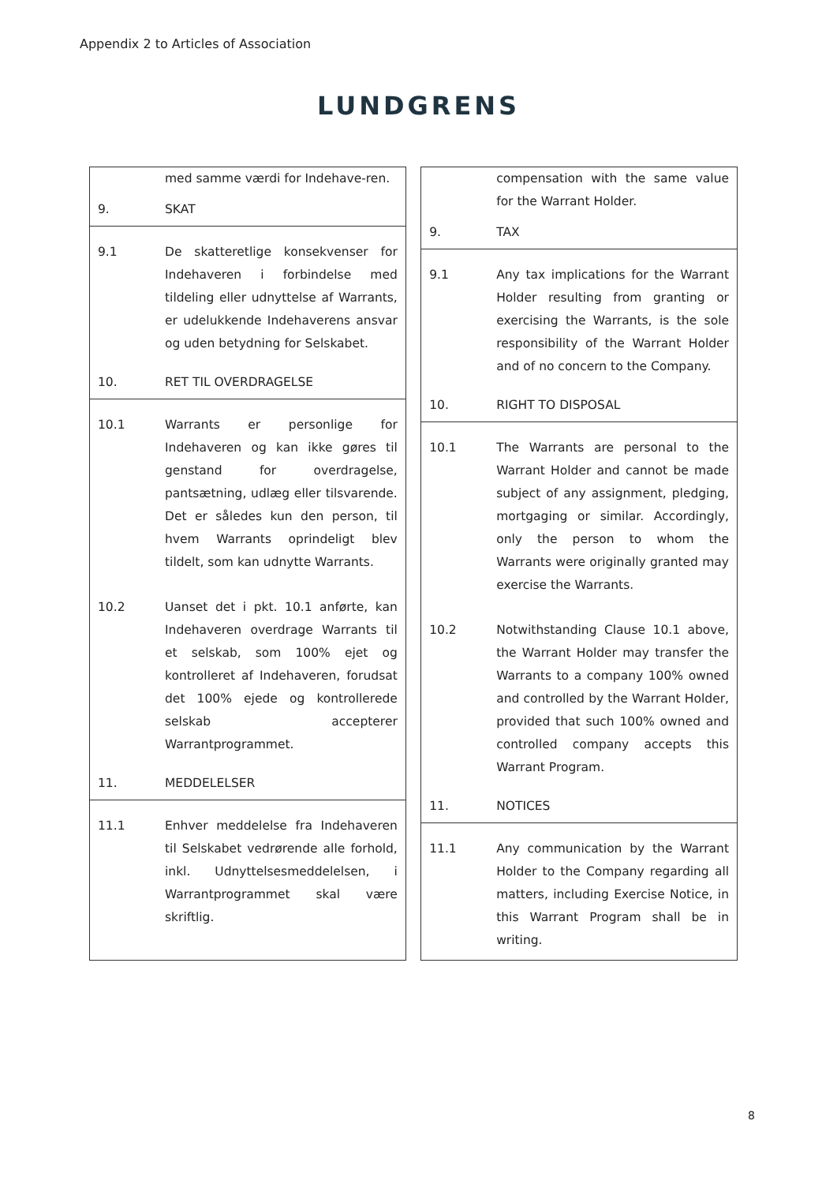Appendix 2 to Articles of Association
LUNDGRENS
| / / med samme værdi for Indehave-ren. / / 9. / SKAT / / 9.1 / De skatteretlige konsekvenser for Indehaveren i forbindelse med tildeling eller udnyttelse af Warrants, er udelukkende Indehaverens ansvar og uden betydning for Selskabet. / / 10. / RET TIL OVERDRAGELSE / / 10.1 / Warrants er personlige for Indehaveren og kan ikke gøres til genstand for overdragelse, pantsætning, udlæg eller tilsvarende. Det er således kun den person, til hvem Warrants oprindeligt blev tildelt, som kan udnytte Warrants. / / 10.2 / Uanset det i pkt. 10.1 anførte, kan Indehaveren overdrage Warrants til et selskab, som 100% ejet og kontrolleret af Indehaveren, forudsat det 100% ejede og kontrollerede selskab accepterer Warrantprogrammet. / / 11. / MEDDELELSER / / 11.1 / Enhver meddelelse fra Indehaveren til Selskabet vedrørende alle forhold, inkl. Udnyttelsesmeddelelsen, i Warrantprogrammet skal være skriftlig. / | | / / compensation with the same value for the Warrant Holder. / / 9. / TAX / / 9.1 / Any tax implications for the Warrant Holder resulting from granting or exercising the Warrants, is the sole responsibility of the Warrant Holder and of no concern to the Company. / / 10. / RIGHT TO DISPOSAL / / 10.1 / The Warrants are personal to the Warrant Holder and cannot be made subject of any assignment, pledging, mortgaging or similar. Accordingly, only the person to whom the Warrants were originally granted may exercise the Warrants. / / 10.2 / Notwithstanding Clause 10.1 above, the Warrant Holder may transfer the Warrants to a company 100% owned and controlled by the Warrant Holder, provided that such 100% owned and controlled company accepts this Warrant Program. / / 11. / NOTICES / / 11.1 / Any communication by the Warrant Holder to the Company regarding all matters, including Exercise Notice, in this Warrant Program shall be in writing. / |
8